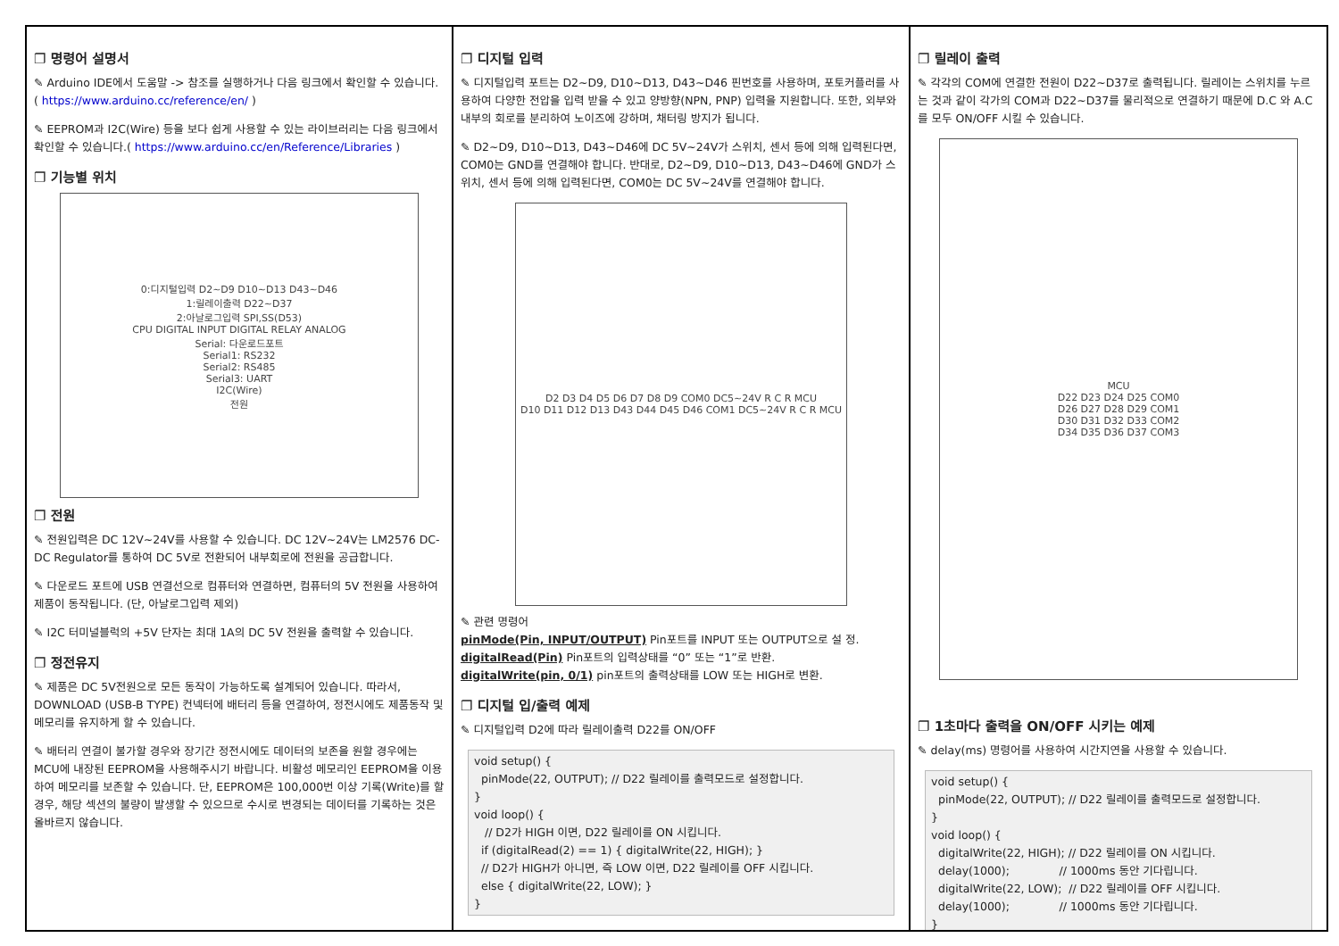❐ 명령어 설명서
✎ Arduino IDE에서 도움말 -> 참조를 실행하거나 다음 링크에서 확인할 수 있습니다. ( https://www.arduino.cc/reference/en/ )
✎ EEPROM과 I2C(Wire) 등을 보다 쉽게 사용할 수 있는 라이브러리는 다음 링크에서 확인할 수 있습니다.( https://www.arduino.cc/en/Reference/Libraries )
❐ 기능별 위치
0:디지털입력 D2~D9 D10~D13 D43~D46
1:릴레이출력 D22~D37
2:아날로그입력 SPI,SS(D53)
CPU DIGITAL INPUT DIGITAL RELAY ANALOG
Serial: 다운로드포트
Serial1: RS232
Serial2: RS485
Serial3: UART
I2C(Wire)
전원
❐ 전원
✎ 전원입력은 DC 12V~24V를 사용할 수 있습니다. DC 12V~24V는 LM2576 DC-DC Regulator를 통하여 DC 5V로 전환되어 내부회로에 전원을 공급합니다.
✎ 다운로드 포트에 USB 연결선으로 컴퓨터와 연결하면, 컴퓨터의 5V 전원을 사용하여 제품이 동작됩니다. (단, 아날로그입력 제외)
✎ I2C 터미널블럭의 +5V 단자는 최대 1A의 DC 5V 전원을 출력할 수 있습니다.
❐ 정전유지
✎ 제품은 DC 5V전원으로 모든 동작이 가능하도록 설계되어 있습니다. 따라서, DOWNLOAD (USB-B TYPE) 컨넥터에 배터리 등을 연결하여, 정전시에도 제품동작 및 메모리를 유지하게 할 수 있습니다.
✎ 배터리 연결이 불가할 경우와 장기간 정전시에도 데이터의 보존을 원할 경우에는 MCU에 내장된 EEPROM을 사용해주시기 바랍니다. 비활성 메모리인 EEPROM을 이용하여 메모리를 보존할 수 있습니다. 단, EEPROM은 100,000번 이상 기록(Write)를 할 경우, 해당 섹션의 불량이 발생할 수 있으므로 수시로 변경되는 데이터를 기록하는 것은 올바르지 않습니다.
❐ 디지털 입력
✎ 디지털입력 포트는 D2~D9, D10~D13, D43~D46 핀번호를 사용하며, 포토커플러를 사용하여 다양한 전압을 입력 받을 수 있고 양방향(NPN, PNP) 입력을 지원합니다. 또한, 외부와 내부의 회로를 분리하여 노이즈에 강하며, 채터링 방지가 됩니다.
✎ D2~D9, D10~D13, D43~D46에 DC 5V~24V가 스위치, 센서 등에 의해 입력된다면, COM0는 GND를 연결해야 합니다. 반대로, D2~D9, D10~D13, D43~D46에 GND가 스위치, 센서 등에 의해 입력된다면, COM0는 DC 5V~24V를 연결해야 합니다.
D2 D3 D4 D5 D6 D7 D8 D9 COM0 DC5~24V R C R MCU
D10 D11 D12 D13 D43 D44 D45 D46 COM1 DC5~24V R C R MCU
✎ 관련 명령어
pinMode(Pin, INPUT/OUTPUT) Pin포트를 INPUT 또는 OUTPUT으로 설 정.
digitalRead(Pin) Pin포트의 입력상태를 “0” 또는 “1”로 반환.
digitalWrite(pin, 0/1) pin포트의 출력상태를 LOW 또는 HIGH로 변환.
❐ 디지털 입/출력 예제
✎ 디지털입력 D2에 따라 릴레이출력 D22를 ON/OFF
void setup() {
  pinMode(22, OUTPUT); // D22 릴레이를 출력모드로 설정합니다.
}
void loop() {
   // D2가 HIGH 이면, D22 릴레이를 ON 시킵니다.
  if (digitalRead(2) == 1) { digitalWrite(22, HIGH); }
  // D2가 HIGH가 아니면, 즉 LOW 이면, D22 릴레이를 OFF 시킵니다.
  else { digitalWrite(22, LOW); }
}
❐ 릴레이 출력
✎ 각각의 COM에 연결한 전원이 D22~D37로 출력됩니다. 릴레이는 스위치를 누르는 것과 같이 각가의 COM과 D22~D37를 물리적으로 연결하기 때문에 D.C 와 A.C를 모두 ON/OFF 시킬 수 있습니다.
MCU
D22 D23 D24 D25 COM0
D26 D27 D28 D29 COM1
D30 D31 D32 D33 COM2
D34 D35 D36 D37 COM3
❐ 1초마다 출력을 ON/OFF 시키는 예제
✎ delay(ms) 명령어를 사용하여 시간지연을 사용할 수 있습니다.
void setup() {
  pinMode(22, OUTPUT); // D22 릴레이를 출력모드로 설정합니다.
}
void loop() {
  digitalWrite(22, HIGH); // D22 릴레이를 ON 시킵니다.
  delay(1000);              // 1000ms 동안 기다립니다.
  digitalWrite(22, LOW);  // D22 릴레이를 OFF 시킵니다.
  delay(1000);              // 1000ms 동안 기다립니다.
}